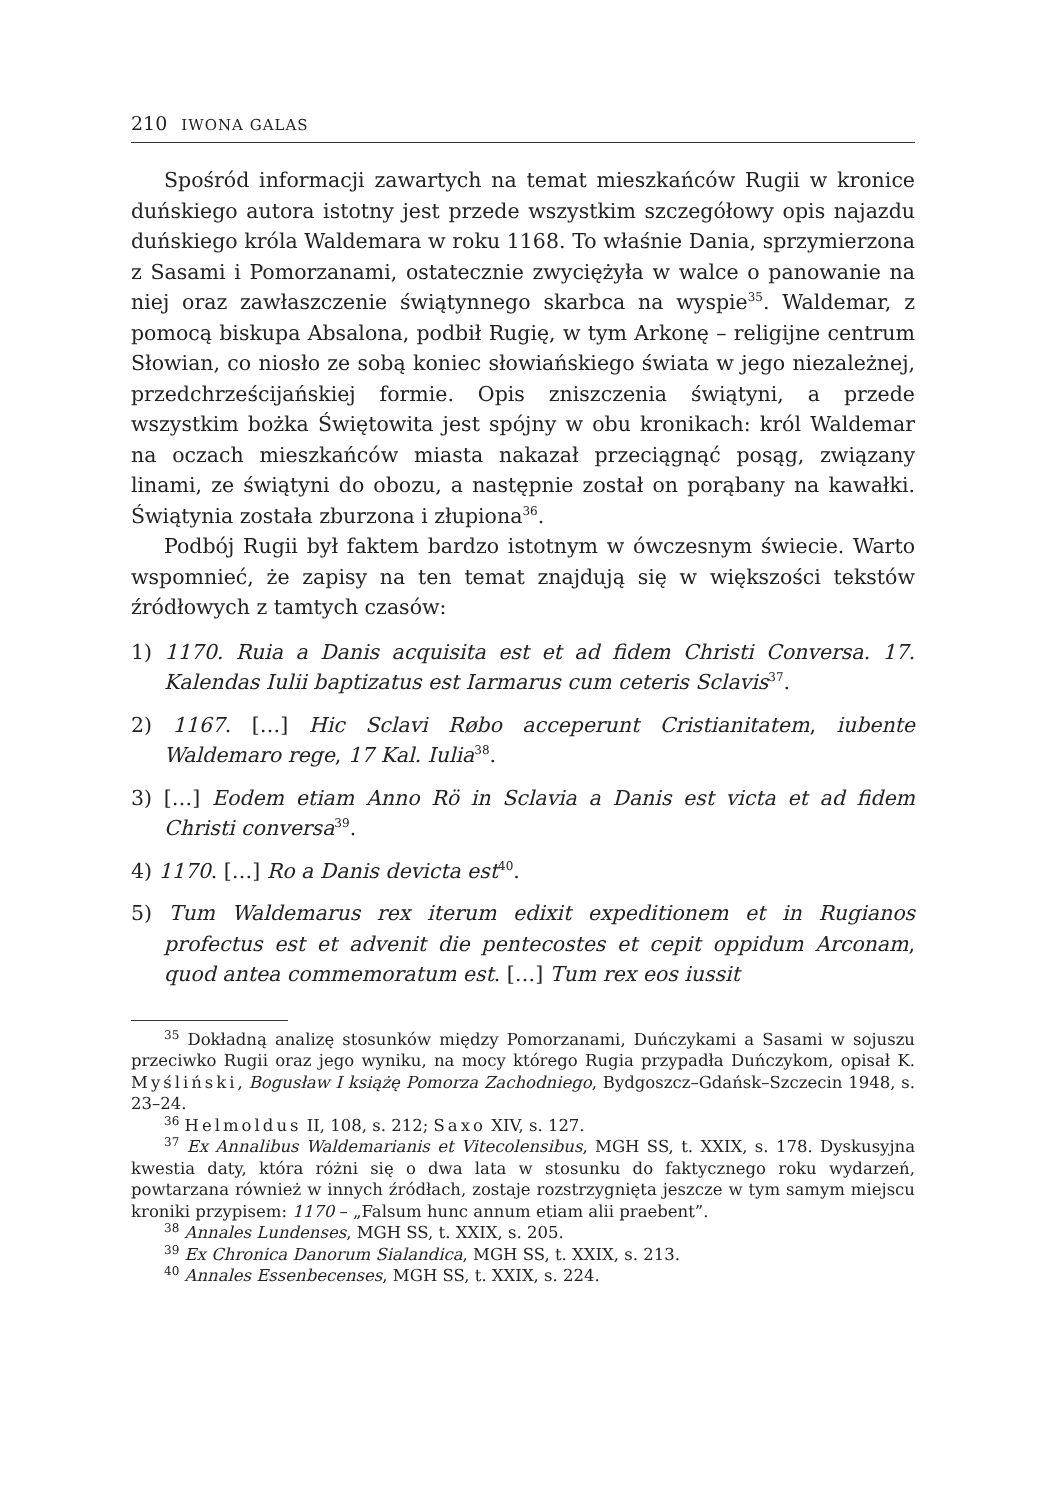210 IWONA GALAS
Spośród informacji zawartych na temat mieszkańców Rugii w kronice duńskiego autora istotny jest przede wszystkim szczegółowy opis najazdu duńskiego króla Waldemara w roku 1168. To właśnie Dania, sprzymierzona z Sasami i Pomorzanami, ostatecznie zwyciężyła w walce o panowanie na niej oraz zawłaszczenie świątynnego skarbca na wyspie<sup>35</sup>. Waldemar, z pomocą biskupa Absalona, podbił Rugię, w tym Arkonę – religijne centrum Słowian, co niosło ze sobą koniec słowiańskiego świata w jego niezależnej, przedchrześcijańskiej formie. Opis zniszczenia świątyni, a przede wszystkim bożka Świętowita jest spójny w obu kronikach: król Waldemar na oczach mieszkańców miasta nakazał przeciągnąć posąg, związany linami, ze świątyni do obozu, a następnie został on porąbany na kawałki. Świątynia została zburzona i złupiona<sup>36</sup>.
Podbój Rugii był faktem bardzo istotnym w ówczesnym świecie. Warto wspomnieć, że zapisy na ten temat znajdują się w większości tekstów źródłowych z tamtych czasów:
1) 1170. Ruia a Danis acquisita est et ad fidem Christi Conversa. 17. Kalendas Iulii baptizatus est Iarmarus cum ceteris Sclavis<sup>37</sup>.
2) 1167. […] Hic Sclavi Røbo acceperunt Cristianitatem, iubente Waldemaro rege, 17 Kal. Iulia<sup>38</sup>.
3) […] Eodem etiam Anno Rö in Sclavia a Danis est victa et ad fidem Christi conversa<sup>39</sup>.
4) 1170. […] Ro a Danis devicta est<sup>40</sup>.
5) Tum Waldemarus rex iterum edixit expeditionem et in Rugianos profectus est et advenit die pentecostes et cepit oppidum Arconam, quod antea commemoratum est. […] Tum rex eos iussit
<sup>35</sup> Dokładną analizę stosunków między Pomorzanami, Duńczykami a Sasami w sojuszu przeciwko Rugii oraz jego wyniku, na mocy którego Rugia przypadła Duńczykom, opisał K. Myśliński, Bogusław I książę Pomorza Zachodniego, Bydgoszcz–Gdańsk–Szczecin 1948, s. 23–24.
<sup>36</sup> Helmoldus II, 108, s. 212; Saxo XIV, s. 127.
<sup>37</sup> Ex Annalibus Waldemarianis et Vitecolensibus, MGH SS, t. XXIX, s. 178. Dyskusyjna kwestia daty, która różni się o dwa lata w stosunku do faktycznego roku wydarzeń, powtarzana również w innych źródłach, zostaje rozstrzygnięta jeszcze w tym samym miejscu kroniki przypisem: 1170 – „Falsum hunc annum etiam alii praebent”.
<sup>38</sup> Annales Lundenses, MGH SS, t. XXIX, s. 205.
<sup>39</sup> Ex Chronica Danorum Sialandica, MGH SS, t. XXIX, s. 213.
<sup>40</sup> Annales Essenbecenses, MGH SS, t. XXIX, s. 224.